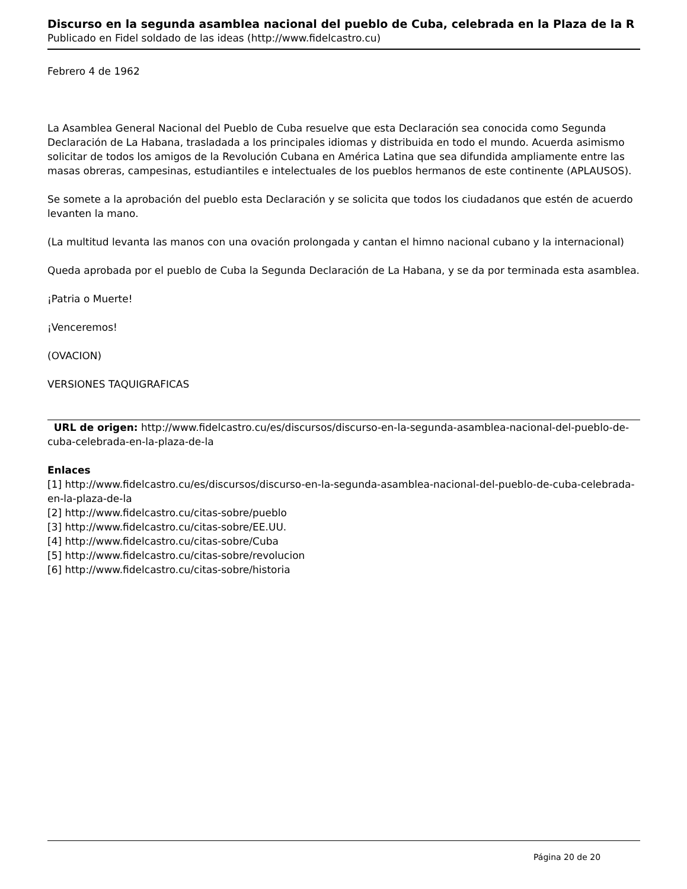Discurso en la segunda asamblea nacional del pueblo de Cuba, celebrada en la Plaza de la R
Publicado en Fidel soldado de las ideas (http://www.fidelcastro.cu)
Febrero 4 de 1962
La Asamblea General Nacional del Pueblo de Cuba resuelve que esta Declaración sea conocida como Segunda Declaración de La Habana, trasladada a los principales idiomas y distribuida en todo el mundo. Acuerda asimismo solicitar de todos los amigos de la Revolución Cubana en América Latina que sea difundida ampliamente entre las masas obreras, campesinas, estudiantiles e intelectuales de los pueblos hermanos de este continente (APLAUSOS).
Se somete a la aprobación del pueblo esta Declaración y se solicita que todos los ciudadanos que estén de acuerdo levanten la mano.
(La multitud levanta las manos con una ovación prolongada y cantan el himno nacional cubano y la internacional)
Queda aprobada por el pueblo de Cuba la Segunda Declaración de La Habana, y se da por terminada esta asamblea.
¡Patria o Muerte!
¡Venceremos!
(OVACION)
VERSIONES TAQUIGRAFICAS
URL de origen: http://www.fidelcastro.cu/es/discursos/discurso-en-la-segunda-asamblea-nacional-del-pueblo-de-cuba-celebrada-en-la-plaza-de-la
Enlaces
[1] http://www.fidelcastro.cu/es/discursos/discurso-en-la-segunda-asamblea-nacional-del-pueblo-de-cuba-celebrada-en-la-plaza-de-la
[2] http://www.fidelcastro.cu/citas-sobre/pueblo
[3] http://www.fidelcastro.cu/citas-sobre/EE.UU.
[4] http://www.fidelcastro.cu/citas-sobre/Cuba
[5] http://www.fidelcastro.cu/citas-sobre/revolucion
[6] http://www.fidelcastro.cu/citas-sobre/historia
Página 20 de 20